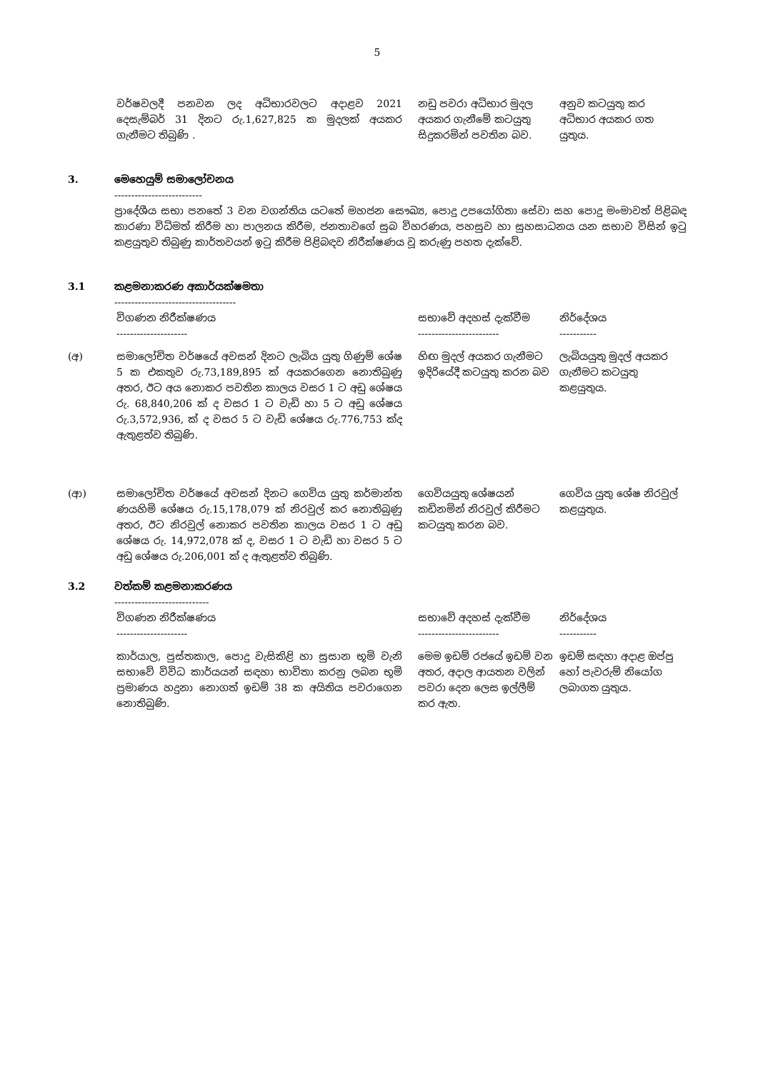5
| | වර්ෂවලදී පනවන ලද අධිභාරවලට අදාළව 2021 දෙසැම්බර් 31 දිනට රු.1,627,825 ක මුදලක් අයකර ගැනීමට තිබුණි . | නඩු පවරා අධිභාර මුදල අයකර ගැනීමේ කටයුතු සිදුකරමින් පවතින බව. | අනුව කටයුතු කර අධිභාර අයකර ගත යුතුය. |
3. මෙහෙයුම් සමාලෝචනය
--------------------------
ප්‍රාදේශීය සභා පනතේ 3 වන වගන්තිය යටතේ මහජන සෞඛ්‍ය, පොදු උපයෝගිතා සේවා සහ පොදු මංමාවත් පිළිබඳ කාරණා විධිමත් කිරීම හා පාලනය කිරීම, ජනතාවගේ සුබ විහරණය, පහසුව හා සුහසාධනය යන සභාව විසින් ඉටු කළයුතුව තිබුණු කාර්තවයන් ඉටු කිරීම පිළිබඳව නිරීක්ෂණය වූ කරුණු පහත දැක්වේ.
3.1 කළමනාකරණ අකාර්යක්ෂමතා
------------------------------------
| | විගණන නිරීක්ෂණය --------------------- | සභාවේ අදහස් දැක්වීම ------------------------ | නිර්දේශය ----------- |
| (අ) | සමාලෝචිත වර්ෂයේ අවසන් දිනට ලැබිය යුතු ගිණුම් ශේෂ 5 ක එකතුව රු.73,189,895 ක් අයකරගෙන නොතිබුණු අතර, ඊට අය නොකර පවතින කාලය වසර 1 ට අඩු ශේෂය රු. 68,840,206 ක් ද වසර 1 ට වැඩි හා 5 ට අඩු ශේෂය රු.3,572,936, ක් ද වසර 5 ට වැඩි ශේෂය රු.776,753 ක්ද ඇතුළත්ව තිබුණි. | හිඟ මුදල් අයකර ගැනීමට ඉදිරියේදී කටයුතු කරන බව | ලැබියයුතු මුදල් අයකර ගැනීමට කටයුතු කළයුතුය. |
| (ආ) | සමාලෝචිත වර්ෂයේ අවසන් දිනට ගෙවිය යුතු කර්මාන්ත ණයහිමි ශේෂය රු.15,178,079 ක් නිරවුල් කර නොතිබුණු අතර, ඊට නිරවුල් නොකර පවතින කාලය වසර 1 ට අඩු ශේෂය රු. 14,972,078 ක් ද, වසර 1 ට වැඩි හා වසර 5 ට අඩු ශේෂය රු.206,001 ක් ද ඇතුළත්ව තිබුණි. | ගෙවියයුතු ශේෂයන් කඩිනමින් නිරවුල් කිරීමට කටයුතු කරන බව. | ගෙවිය යුතු ශේෂ නිරවුල් කළයුතුය. |
3.2 වත්කම් කළමනාකරණය
----------------------------
| | විගණන නිරීක්ෂණය --------------------- | සභාවේ අදහස් දැක්වීම ------------------------ | නිර්දේශය ----------- |
| | කාර්යාල, පුස්තකාල, පොදු වැසිකිළි හා සුසාන භූමි වැනි සභාවේ විවිධ කාර්යයන් සඳහා භාවිතා කරනු ලබන භූමි ප්‍රමාණය හදුනා නොගත් ඉඩම් 38 ක අයිතිය පවරාගෙන නොතිබුණි. | මෙම ඉඩම් රජයේ ඉඩම් වන අතර, අදාල ආයතන වලින් පවරා දෙන ලෙස ඉල්ලීම් කර ඇත. | ඉඩම් සඳහා අදාළ ඔප්පු හෝ පැවරුම් නියෝග ලබාගත යුතුය. |